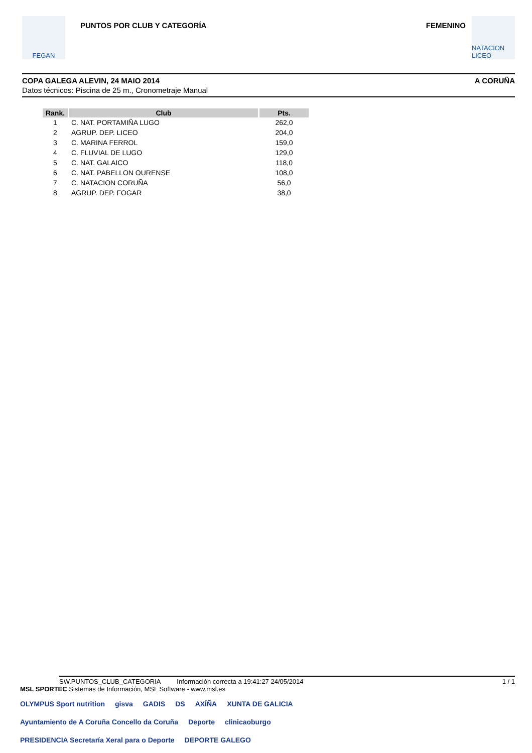FEGAN
PUNTOS POR CLUB Y CATEGORÍA FEMENINO
NATACION LICEO
COPA GALEGA ALEVIN, 24 MAIO 2014 A CORUÑA
Datos técnicos: Piscina de 25 m., Cronometraje Manual
| Rank. | Club | Pts. |
| --- | --- | --- |
| 1 | C. NAT. PORTAMIÑA LUGO | 262,0 |
| 2 | AGRUP. DEP. LICEO | 204,0 |
| 3 | C. MARINA FERROL | 159,0 |
| 4 | C. FLUVIAL DE LUGO | 129,0 |
| 5 | C. NAT. GALAICO | 118,0 |
| 6 | C. NAT. PABELLON OURENSE | 108,0 |
| 7 | C. NATACION CORUÑA | 56,0 |
| 8 | AGRUP. DEP. FOGAR | 38,0 |
SW.PUNTOS_CLUB_CATEGORIA Información correcta a 19:41:27 24/05/2014 1 / 1
MSL SPORTEC Sistemas de Información, MSL Software - www.msl.es
OLYMPUS Sport nutrition gisva GADIS DS AXÍÑA XUNTA DE GALICIA Ayuntamiento de A Coruña Concello da Coruña Deporte clinicaoburgo PRESIDENCIA Secretaría Xeral para o Deporte DEPORTE GALEGO